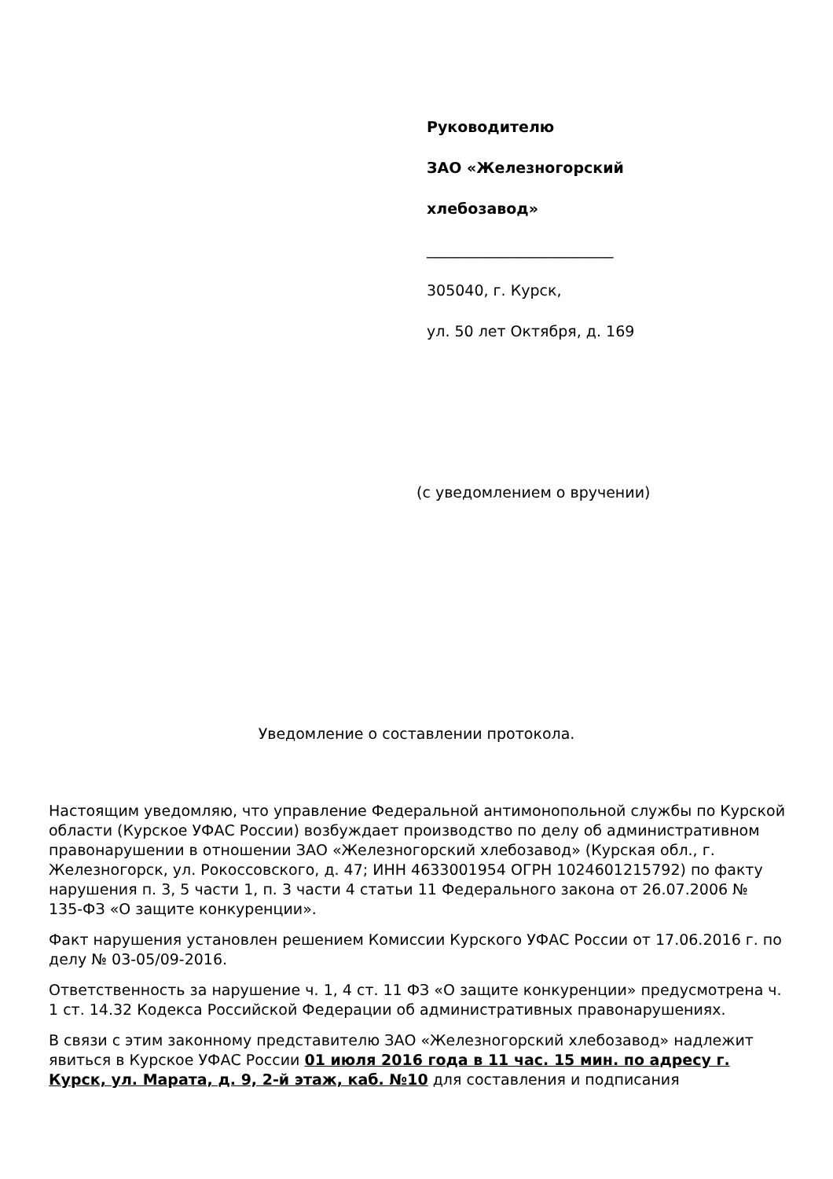Руководителю
ЗАО «Железногорский
хлебозавод»
_________________________
305040, г. Курск,
ул. 50 лет Октября, д. 169
(с уведомлением о вручении)
Уведомление о составлении протокола.
Настоящим уведомляю, что управление Федеральной антимонопольной службы по Курской области (Курское УФАС России) возбуждает производство по делу об административном правонарушении в отношении ЗАО «Железногорский хлебозавод» (Курская обл., г. Железногорск, ул. Рокоссовского, д. 47; ИНН 4633001954 ОГРН 1024601215792) по факту нарушения п. 3, 5 части 1, п. 3 части 4 статьи 11 Федерального закона от 26.07.2006 № 135-ФЗ «О защите конкуренции».
Факт нарушения установлен решением Комиссии Курского УФАС России от 17.06.2016 г. по делу № 03-05/09-2016.
Ответственность за нарушение ч. 1, 4 ст. 11 ФЗ «О защите конкуренции» предусмотрена ч. 1 ст. 14.32 Кодекса Российской Федерации об административных правонарушениях.
В связи с этим законному представителю ЗАО «Железногорский хлебозавод» надлежит явиться в Курское УФАС России 01 июля 2016 года в 11 час. 15 мин. по адресу г. Курск, ул. Марата, д. 9, 2-й этаж, каб. №10 для составления и подписания